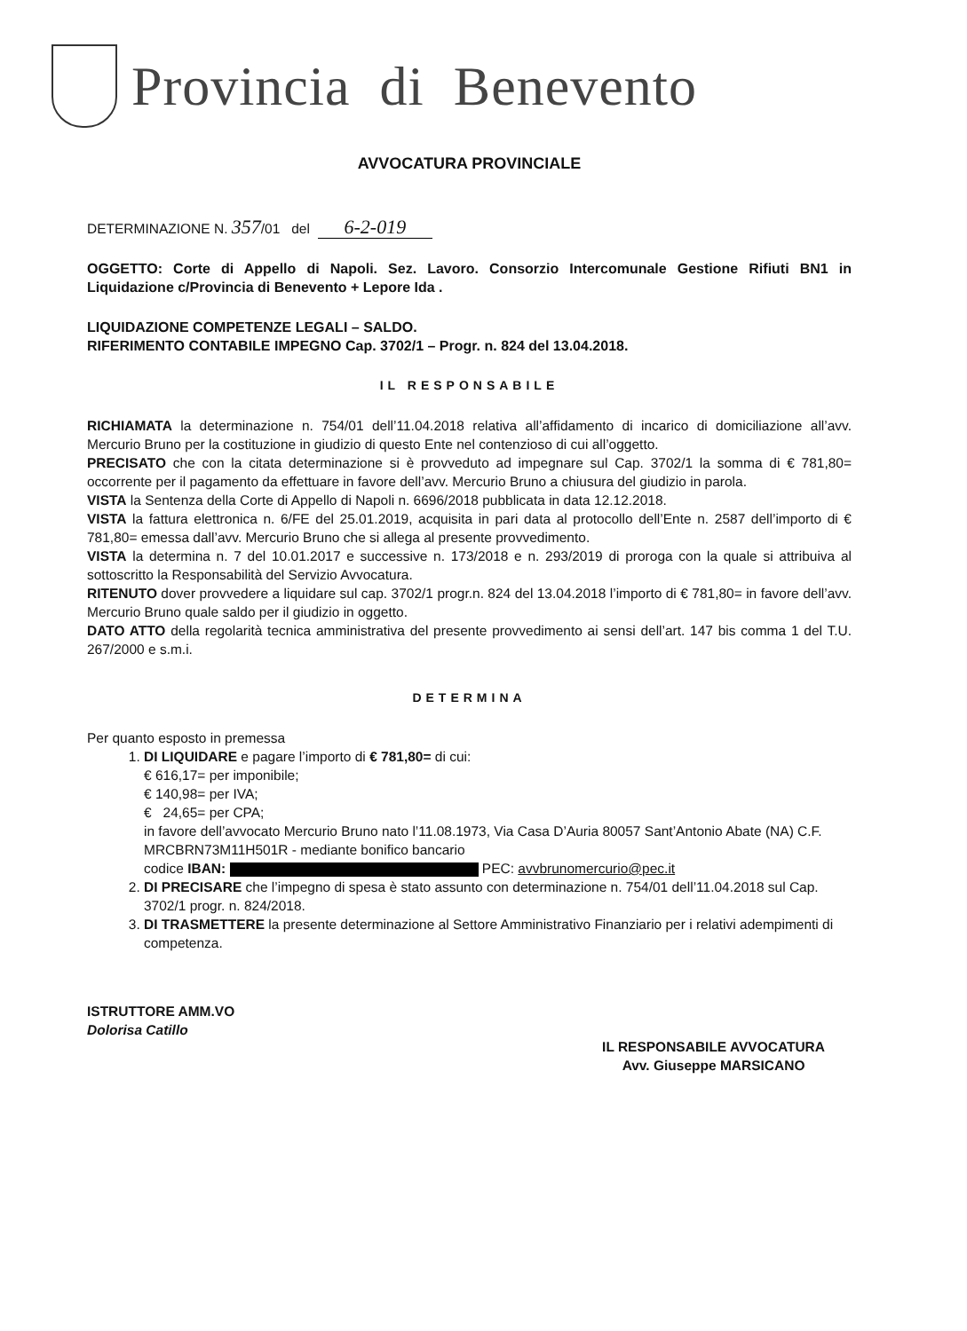Provincia di Benevento
AVVOCATURA PROVINCIALE
DETERMINAZIONE N. 357/01 del 6-2-019
OGGETTO: Corte di Appello di Napoli. Sez. Lavoro. Consorzio Intercomunale Gestione Rifiuti BN1 in Liquidazione c/Provincia di Benevento + Lepore Ida .
LIQUIDAZIONE COMPETENZE LEGALI – SALDO.
RIFERIMENTO CONTABILE IMPEGNO Cap. 3702/1 – Progr. n. 824 del 13.04.2018.
IL RESPONSABILE
RICHIAMATA la determinazione n. 754/01 dell’11.04.2018 relativa all’affidamento di incarico di domiciliazione all’avv. Mercurio Bruno per la costituzione in giudizio di questo Ente nel contenzioso di cui all’oggetto.
PRECISATO che con la citata determinazione si è provveduto ad impegnare sul Cap. 3702/1 la somma di € 781,80= occorrente per il pagamento da effettuare in favore dell’avv. Mercurio Bruno a chiusura del giudizio in parola.
VISTA la Sentenza della Corte di Appello di Napoli n. 6696/2018 pubblicata in data 12.12.2018.
VISTA la fattura elettronica n. 6/FE del 25.01.2019, acquisita in pari data al protocollo dell’Ente n. 2587 dell’importo di € 781,80= emessa dall’avv. Mercurio Bruno che si allega al presente provvedimento.
VISTA la determina n. 7 del 10.01.2017 e successive n. 173/2018 e n. 293/2019 di proroga con la quale si attribuiva al sottoscritto la Responsabilità del Servizio Avvocatura.
RITENUTO dover provvedere a liquidare sul cap. 3702/1 progr.n. 824 del 13.04.2018 l’importo di € 781,80= in favore dell’avv. Mercurio Bruno quale saldo per il giudizio in oggetto.
DATO ATTO della regolarità tecnica amministrativa del presente provvedimento ai sensi dell’art. 147 bis comma 1 del T.U. 267/2000 e s.m.i.
DETERMINA
Per quanto esposto in premessa
1. DI LIQUIDARE e pagare l’importo di € 781,80= di cui:
€ 616,17= per imponibile;
€ 140,98= per IVA;
€ 24,65= per CPA;
in favore dell’avvocato Mercurio Bruno nato l’11.08.1973, Via Casa D’Auria 80057 Sant’Antonio Abate (NA) C.F. MRCBRN73M11H501R - mediante bonifico bancario
codice IBAN: PEC: avvbrunomercurio@pec.it
2. DI PRECISARE che l’impegno di spesa è stato assunto con determinazione n. 754/01 dell’11.04.2018 sul Cap. 3702/1 progr. n. 824/2018.
3. DI TRASMETTERE la presente determinazione al Settore Amministrativo Finanziario per i relativi adempimenti di competenza.
ISTRUTTORE AMM.VO
Dolorisa Catillo
IL RESPONSABILE AVVOCATURA
Avv. Giuseppe MARSICANO